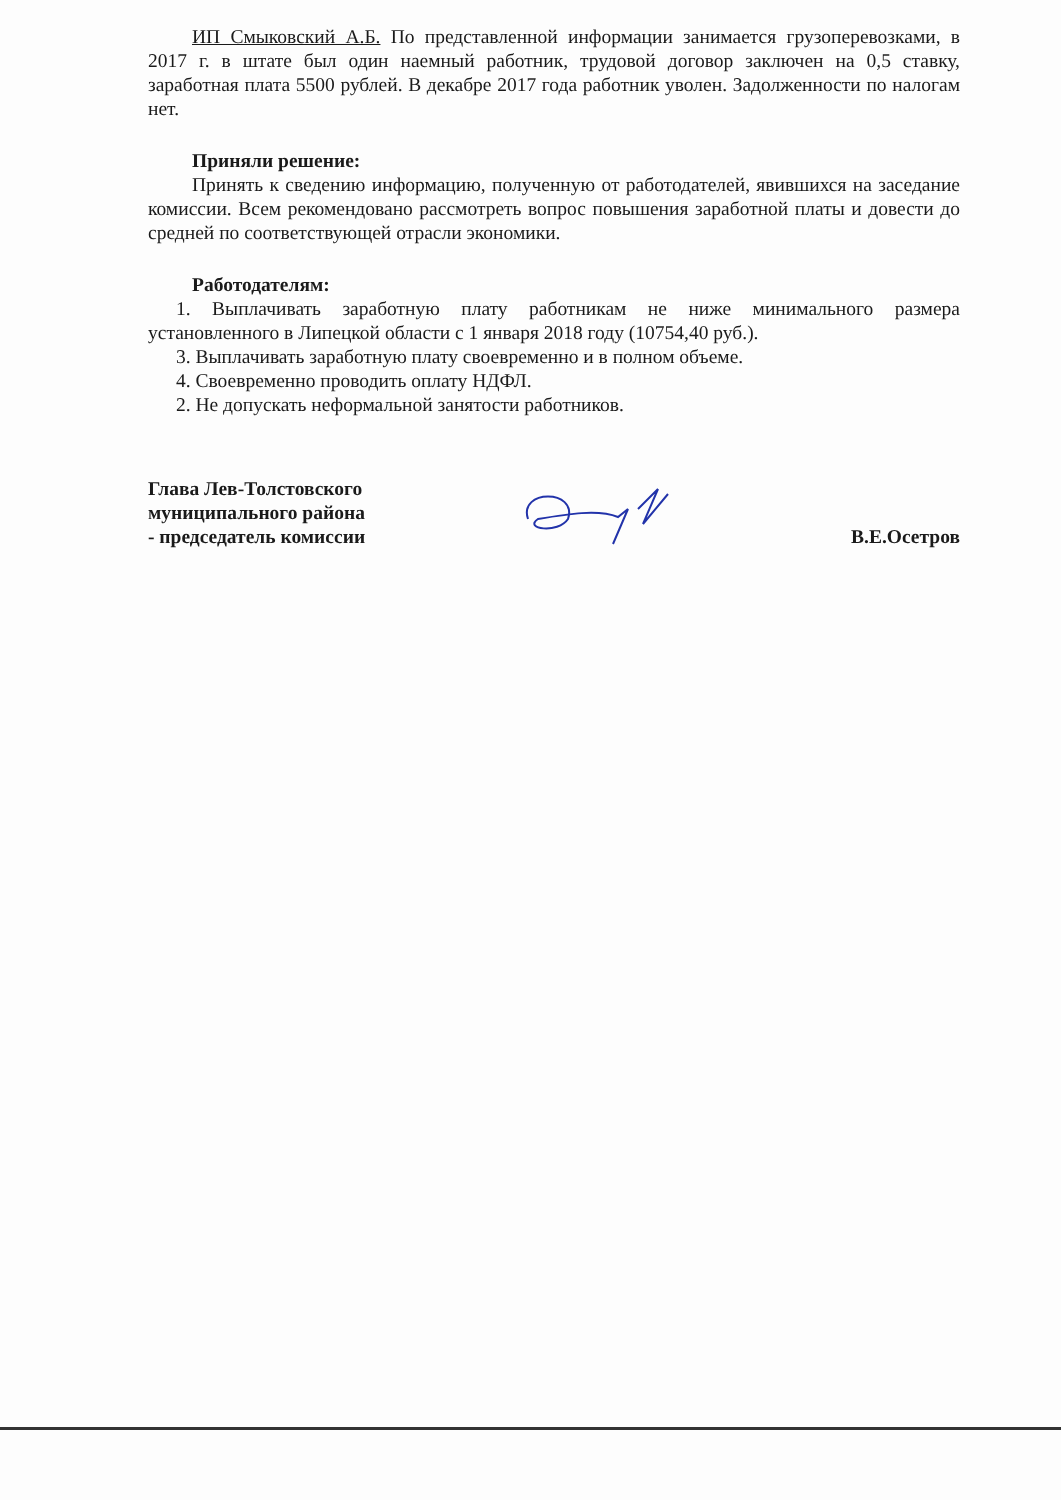ИП Смыковский А.Б. По представленной информации занимается грузоперевозками, в 2017 г. в штате был один наемный работник, трудовой договор заключен на 0,5 ставку, заработная плата 5500 рублей. В декабре 2017 года работник уволен. Задолженности по налогам нет.
Приняли решение:
Принять к сведению информацию, полученную от работодателей, явившихся на заседание комиссии. Всем рекомендовано рассмотреть вопрос повышения заработной платы и довести до средней по соответствующей отрасли экономики.
Работодателям:
1. Выплачивать заработную плату работникам не ниже минимального размера установленного в Липецкой области с 1 января 2018 году (10754,40 руб.).
3. Выплачивать заработную плату своевременно и в полном объеме.
4. Своевременно проводить оплату НДФЛ.
2. Не допускать неформальной занятости работников.
Глава Лев-Толстовского
муниципального района
- председатель комиссии
В.Е.Осетров